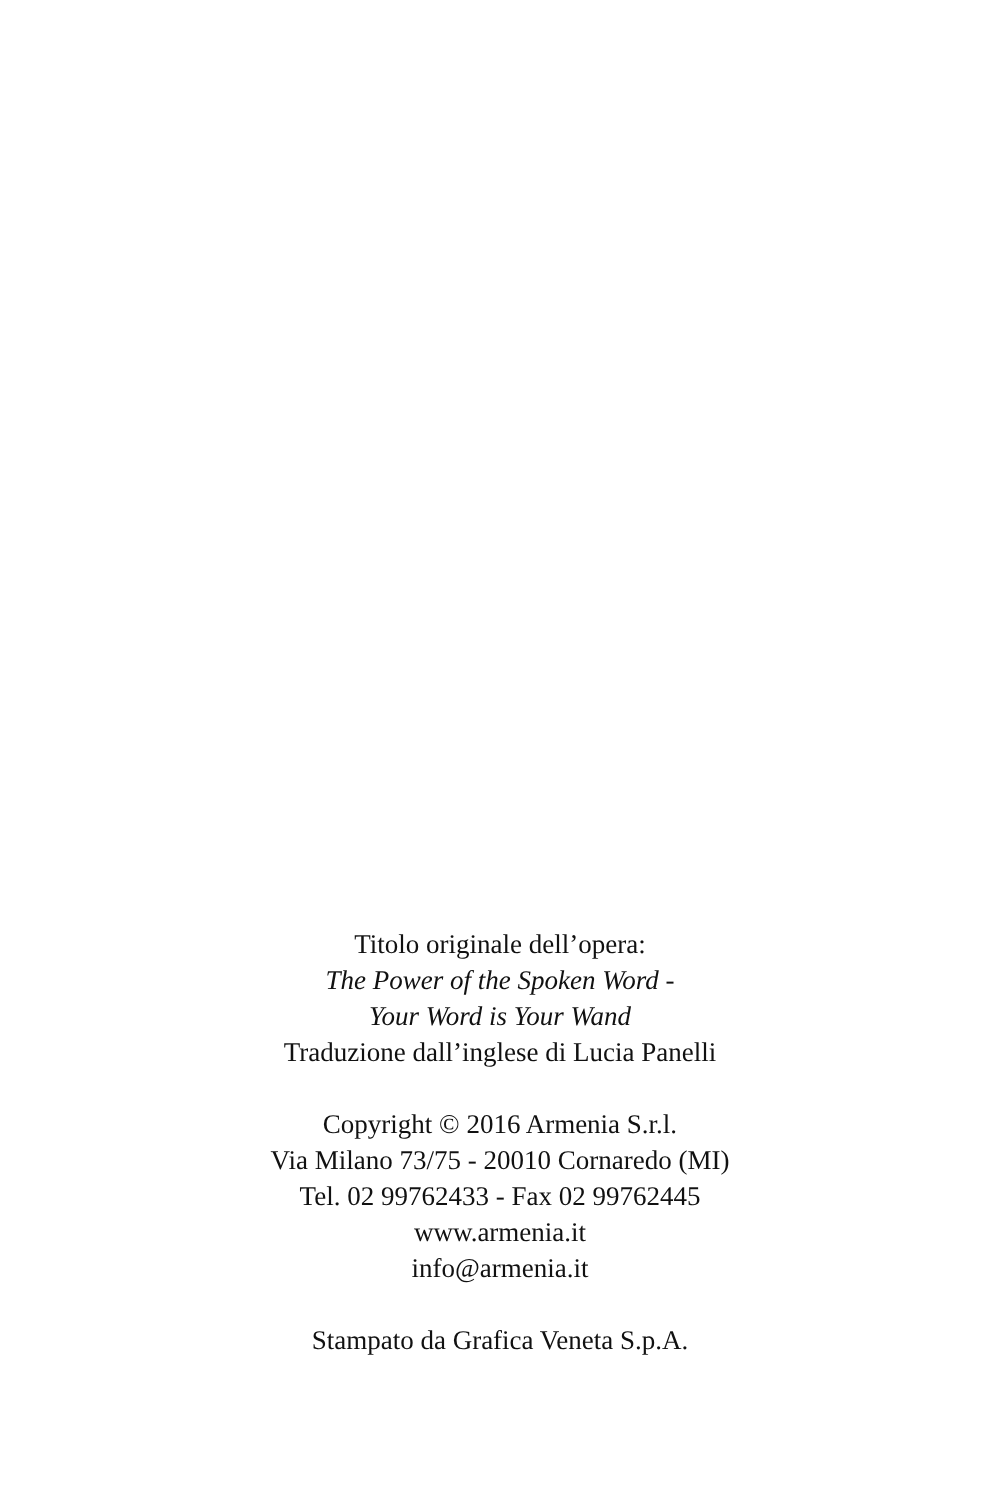Titolo originale dell’opera:
The Power of the Spoken Word -
Your Word is Your Wand
Traduzione dall’inglese di Lucia Panelli
Copyright © 2016 Armenia S.r.l.
Via Milano 73/75 - 20010 Cornaredo (MI)
Tel. 02 99762433 - Fax 02 99762445
www.armenia.it
info@armenia.it
Stampato da Grafica Veneta S.p.A.